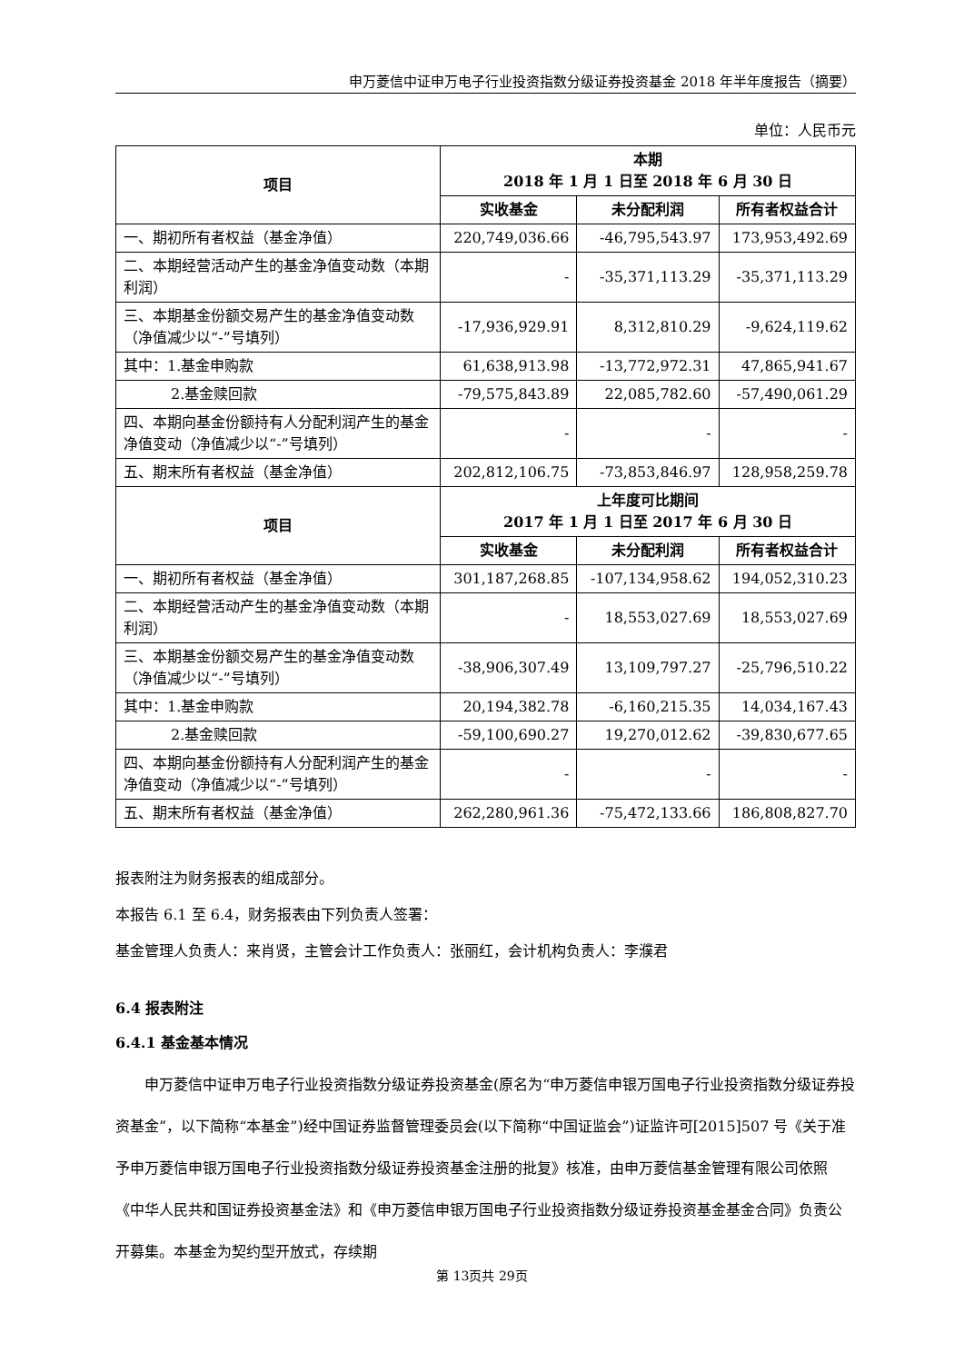申万菱信中证申万电子行业投资指数分级证券投资基金 2018 年半年度报告（摘要）
单位：人民币元
| 项目 | 本期 2018 年 1 月 1 日至 2018 年 6 月 30 日 | | |
| --- | --- | --- | --- |
| | 实收基金 | 未分配利润 | 所有者权益合计 |
| 一、期初所有者权益（基金净值） | 220,749,036.66 | -46,795,543.97 | 173,953,492.69 |
| 二、本期经营活动产生的基金净值变动数（本期利润） | - | -35,371,113.29 | -35,371,113.29 |
| 三、本期基金份额交易产生的基金净值变动数（净值减少以“-”号填列） | -17,936,929.91 | 8,312,810.29 | -9,624,119.62 |
| 其中：1.基金申购款 | 61,638,913.98 | -13,772,972.31 | 47,865,941.67 |
| 2.基金赎回款 | -79,575,843.89 | 22,085,782.60 | -57,490,061.29 |
| 四、本期向基金份额持有人分配利润产生的基金净值变动（净值减少以“-”号填列） | - | - | - |
| 五、期末所有者权益（基金净值） | 202,812,106.75 | -73,853,846.97 | 128,958,259.78 |
| 项目 | 上年度可比期间 2017 年 1 月 1 日至 2017 年 6 月 30 日 | | |
| | 实收基金 | 未分配利润 | 所有者权益合计 |
| 一、期初所有者权益（基金净值） | 301,187,268.85 | -107,134,958.62 | 194,052,310.23 |
| 二、本期经营活动产生的基金净值变动数（本期利润） | - | 18,553,027.69 | 18,553,027.69 |
| 三、本期基金份额交易产生的基金净值变动数（净值减少以“-”号填列） | -38,906,307.49 | 13,109,797.27 | -25,796,510.22 |
| 其中：1.基金申购款 | 20,194,382.78 | -6,160,215.35 | 14,034,167.43 |
| 2.基金赎回款 | -59,100,690.27 | 19,270,012.62 | -39,830,677.65 |
| 四、本期向基金份额持有人分配利润产生的基金净值变动（净值减少以“-”号填列） | - | - | - |
| 五、期末所有者权益（基金净值） | 262,280,961.36 | -75,472,133.66 | 186,808,827.70 |
报表附注为财务报表的组成部分。
本报告 6.1 至 6.4，财务报表由下列负责人签署：
基金管理人负责人：来肖贤，主管会计工作负责人：张丽红，会计机构负责人：李濮君
6.4 报表附注
6.4.1 基金基本情况
申万菱信中证申万电子行业投资指数分级证券投资基金(原名为“申万菱信申银万国电子行业投资指数分级证券投资基金”，以下简称“本基金”)经中国证券监督管理委员会(以下简称“中国证监会”)证监许可[2015]507 号《关于准予申万菱信申银万国电子行业投资指数分级证券投资基金注册的批复》核准，由申万菱信基金管理有限公司依照《中华人民共和国证券投资基金法》和《申万菱信申银万国电子行业投资指数分级证券投资基金基金合同》负责公开募集。本基金为契约型开放式，存续期
第 13页共 29页